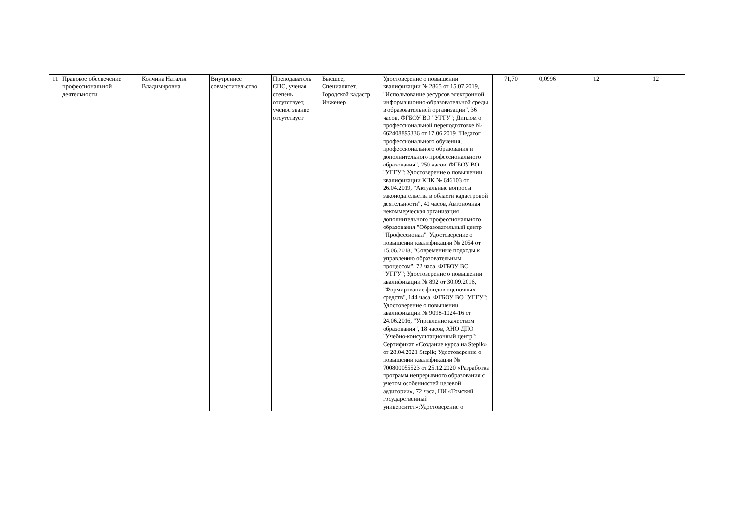| 11 | Правовое обеспечение профессиональной деятельности | Колчина Наталья Владимировна | Внутреннее совместительство | Преподаватель СПО, ученая степень отсутствует, ученое звание отсутствует | Высшее, Специалитет, Городской кадастр, Инженер | Удостоверение о повышении квалификации № 2865 от 15.07.2019, "Использование ресурсов электронной информационно-образовательной среды в образовательной организации", 36 часов, ФГБОУ ВО "УГГУ"; Диплом о профессиональной переподготовке № 662408895336 от 17.06.2019 "Педагог профессионального обучения, профессионального образования и дополнительного профессионального образования", 250 часов, ФГБОУ ВО "УГГУ"; Удостоверение о повышении квалификации КПК № 646103 от 26.04.2019, "Актуальные вопросы законодательства в области кадастровой деятельности", 40 часов, Автономная некоммерческая организация дополнительного профессионального образования "Образовательный центр "Профессионал"; Удостоверение о повышении квалификации № 2054 от 15.06.2018, "Современные подходы к управлению образовательным процессом", 72 часа, ФГБОУ ВО "УГГУ"; Удостоверение о повышении квалификации № 892 от 30.09.2016, "Формирование фондов оценочных средств", 144 часа, ФГБОУ ВО "УГГУ"; Удостоверение о повышении квалификации № 9098-1024-16 от 24.06.2016, "Управление качеством образования", 18 часов, АНО ДПО "Учебно-консультационный центр"; Сертификат «Создание курса на Stepik» от 28.04.2021 Stepik; Удостоверение о повышении квалификации № 700800055523 от 25.12.2020 «Разработка программ непрерывного образования с учетом особенностей целевой аудитории», 72 часа, НИ «Томский государственный университет»;Удостоверение о | 71,70 | 0,0996 | 12 | 12 |